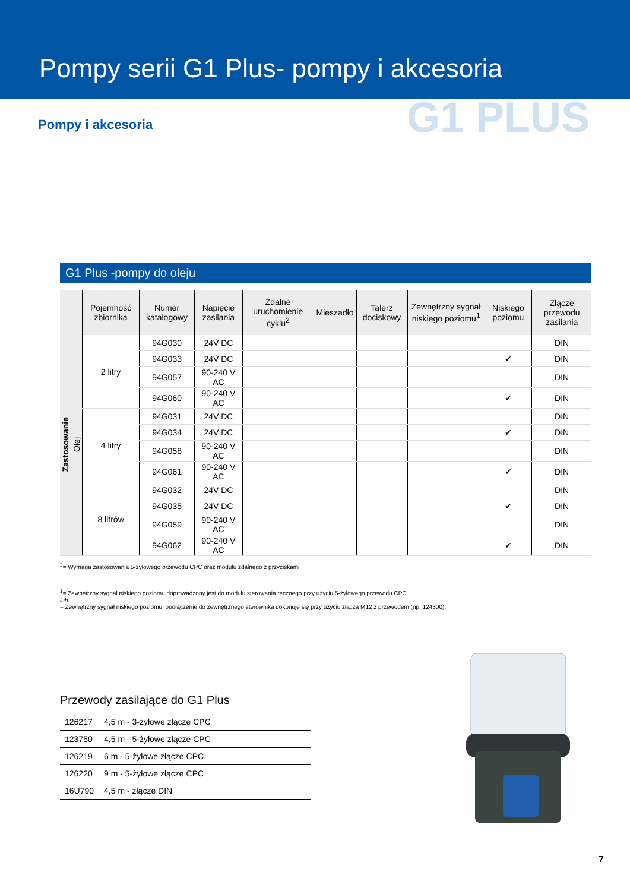Pompy serii G1 Plus- pompy i akcesoria
G1 PLUS
Pompy i akcesoria
G1 Plus -pompy do oleju
| | | Pojemność zbiornika | Numer katalogowy | Napięcie zasilania | Zdalne uruchomienie cyklu<sup>2</sup> | Mieszadło | Talerz dociskowy | Zewnętrzny sygnał niskiego poziomu<sup>1</sup> | Niskiego poziomu | Złącze przewodu zasilania |
| --- | --- | --- | --- | --- | --- | --- | --- | --- | --- | --- |
| Zastosowanie | Olej | 2 litry | 94G030 | 24V DC | | | | | | DIN |
| | | | 94G033 | 24V DC | | | | | ✔ | DIN |
| | | | 94G057 | 90-240 V AC | | | | | | DIN |
| | | | 94G060 | 90-240 V AC | | | | | ✔ | DIN |
| | | 4 litry | 94G031 | 24V DC | | | | | | DIN |
| | | | 94G034 | 24V DC | | | | | ✔ | DIN |
| | | | 94G058 | 90-240 V AC | | | | | | DIN |
| | | | 94G061 | 90-240 V AC | | | | | ✔ | DIN |
| | | 8 litrów | 94G032 | 24V DC | | | | | | DIN |
| | | | 94G035 | 24V DC | | | | | ✔ | DIN |
| | | | 94G059 | 90-240 V AC | | | | | | DIN |
| | | | 94G062 | 90-240 V AC | | | | | ✔ | DIN |
<sup>2</sup>= Wymaga zastosowania 5-żyłowego przewodu CPC oraz modułu zdalnego z przyciskami.
<sup>1</sup>= Zewnętrzny sygnał niskiego poziomu doprowadzony jest do modułu sterowania ręcznego przy użyciu 5-żyłowego przewodu CPC.
lub
= Zewnętrzny sygnał niskiego poziomu: podłączenie do zewnętrznego sterownika dokonuje się przy użyciu złącza M12 z przewodem (np. 124300).
Przewody zasilające do G1 Plus
| 126217 | 4,5 m - 3-żyłowe złącze CPC |
| 123750 | 4,5 m - 5-żyłowe złącze CPC |
| 126219 | 6 m - 5-żyłowe złącze CPC |
| 126220 | 9 m - 5-żyłowe złącze CPC |
| 16U790 | 4,5 m - złącze DIN |
7